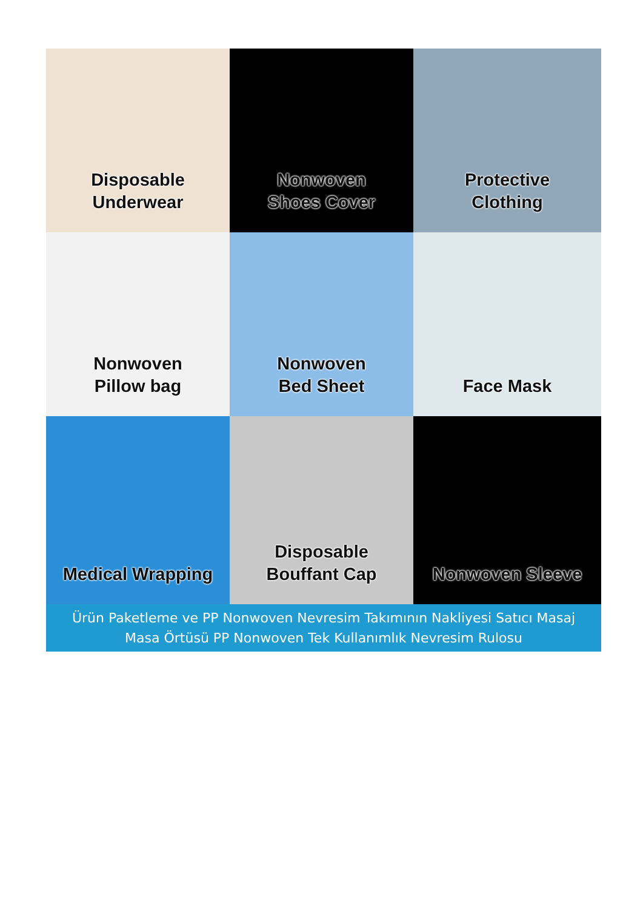Disposable
Underwear
Nonwoven
Shoes Cover
Protective
Clothing
Nonwoven
Pillow bag
Nonwoven
Bed Sheet
Face Mask
Medical Wrapping
Disposable
Bouffant Cap
Nonwoven Sleeve
Ürün Paketleme ve PP Nonwoven Nevresim Takımının Nakliyesi Satıcı Masaj Masa Örtüsü PP Nonwoven Tek Kullanımlık Nevresim Rulosu